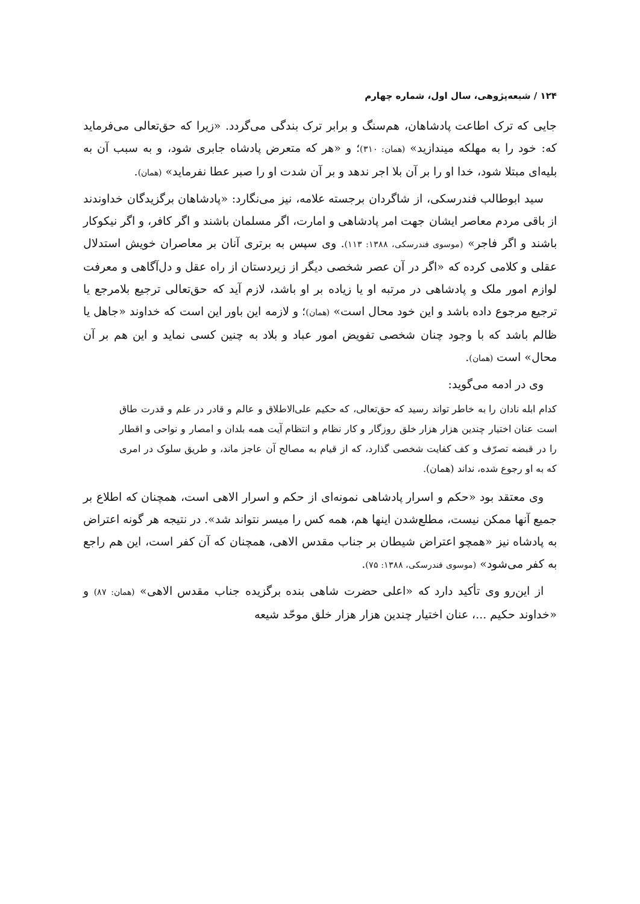۱۲۴ / شیعه‌پژوهی، سال اول، شماره چهارم
جایی که ترک اطاعت پادشاهان، هم‌سنگ و برابر ترک بندگی می‌گردد. «زیرا که حق‌تعالی می‌فرماید که: خود را به مهلکه میندازید» (همان: ۳۱۰)؛ و «هر که متعرض پادشاه جابری شود، و به سبب آن به بلیه‌ای مبتلا شود، خدا او را بر آن بلا اجر ندهد و بر آن شدت او را صبر عطا نفرماید» (همان).
سید ابوطالب فندرسکی، از شاگردان برجسته علامه، نیز می‌نگارد: «پادشاهان برگزیدگان خداوندند از باقی مردم معاصر ایشان جهت امر پادشاهی و امارت، اگر مسلمان باشند و اگر کافر، و اگر نیکوکار باشند و اگر فاجر» (موسوی فندرسکی، ۱۳۸۸: ۱۱۳). وی سپس به برتری آنان بر معاصران خویش استدلال عقلی و کلامی کرده که «اگر در آن عصر شخصی دیگر از زیردستان از راه عقل و دل‌آگاهی و معرفت لوازم امور ملک و پادشاهی در مرتبه او یا زیاده بر او باشد، لازم آید که حق‌تعالی ترجیع بلامرجع یا ترجیع مرجوع داده باشد و این خود محال است» (همان)؛ و لازمه این باور این است که خداوند «جاهل یا ظالم باشد که با وجود چنان شخصی تفویض امور عباد و بلاد به چنین کسی نماید و این هم بر آن محال» است (همان).
وی در ادمه می‌گوید:
کدام ابله نادان را به خاطر تواند رسید که حق‌تعالی، که حکیم علی‌الاطلاق و عالم و قادر در علم و قدرت طاق است عنان اختیار چندین هزار هزار خلق روزگار و کار نظام و انتظام آیت همه بلدان و امصار و نواحی و اقطار را در قبضه تصرّف و کف کفایت شخصی گذارد، که از قیام به مصالح آن عاجز ماند، و طریق سلوک در امری که به او رجوع شده، نداند (همان).
وی معتقد بود «حکم و اسرار پادشاهی نمونه‌ای از حکم و اسرار الاهی است، همچنان که اطلاع بر جمیع آنها ممکن نیست، مطلع‌شدن اینها هم، همه کس را میسر نتواند شد». در نتیجه هر گونه اعتراض به پادشاه نیز «همچو اعتراض شیطان بر جناب مقدس الاهی، همچنان که آن کفر است، این هم راجع به کفر می‌شود» (موسوی فندرسکی، ۱۳۸۸: ۷۵).
از این‌رو وی تأکید دارد که «اعلی حضرت شاهی بنده برگزیده جناب مقدس الاهی» (همان: ۸۷) و «خداوند حکیم ...، عنان اختیار چندین هزار هزار خلق موحّد شیعه